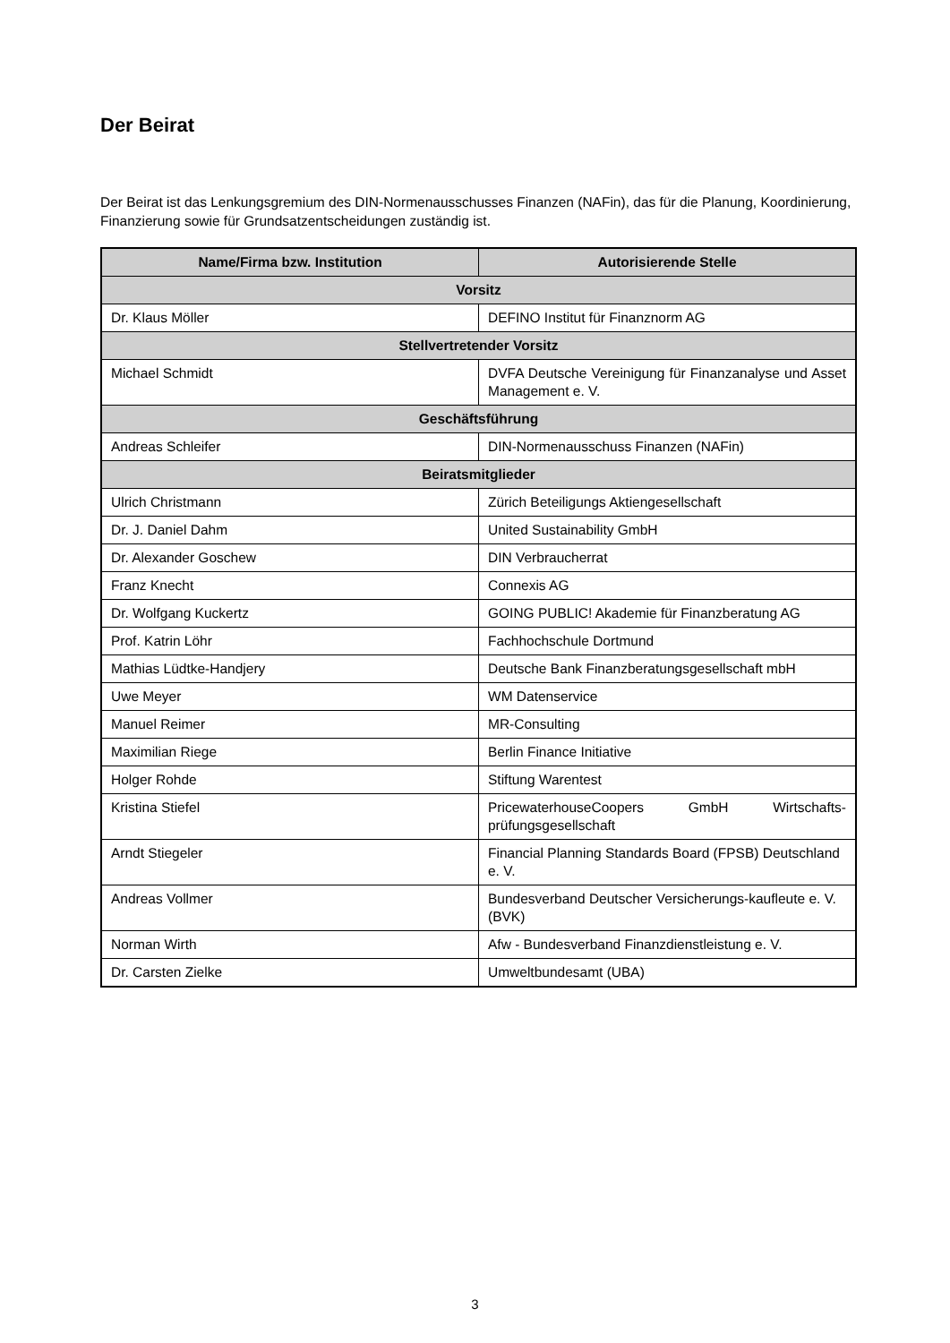Der Beirat
Der Beirat ist das Lenkungsgremium des DIN-Normenausschusses Finanzen (NAFin), das für die Planung, Koordinierung, Finanzierung sowie für Grundsatzentscheidungen zuständig ist.
| Name/Firma bzw. Institution | Autorisierende Stelle |
| --- | --- |
| Vorsitz | |
| Dr. Klaus Möller | DEFINO Institut für Finanznorm AG |
| Stellvertretender Vorsitz | |
| Michael Schmidt | DVFA Deutsche Vereinigung für Finanzanalyse und Asset Management e. V. |
| Geschäftsführung | |
| Andreas Schleifer | DIN-Normenausschuss Finanzen (NAFin) |
| Beiratsmitglieder | |
| Ulrich Christmann | Zürich Beteiligungs Aktiengesellschaft |
| Dr. J. Daniel Dahm | United Sustainability GmbH |
| Dr. Alexander Goschew | DIN Verbraucherrat |
| Franz Knecht | Connexis AG |
| Dr. Wolfgang Kuckertz | GOING PUBLIC! Akademie für Finanzberatung AG |
| Prof. Katrin Löhr | Fachhochschule Dortmund |
| Mathias Lüdtke-Handjery | Deutsche Bank Finanzberatungsgesellschaft mbH |
| Uwe Meyer | WM Datenservice |
| Manuel Reimer | MR-Consulting |
| Maximilian Riege | Berlin Finance Initiative |
| Holger Rohde | Stiftung Warentest |
| Kristina Stiefel | PricewaterhouseCoopers GmbH Wirtschafts-prüfungsgesellschaft |
| Arndt Stiegeler | Financial Planning Standards Board (FPSB) Deutschland e. V. |
| Andreas Vollmer | Bundesverband Deutscher Versicherungs-kaufleute e. V. (BVK) |
| Norman Wirth | Afw - Bundesverband Finanzdienstleistung e. V. |
| Dr. Carsten Zielke | Umweltbundesamt (UBA) |
3